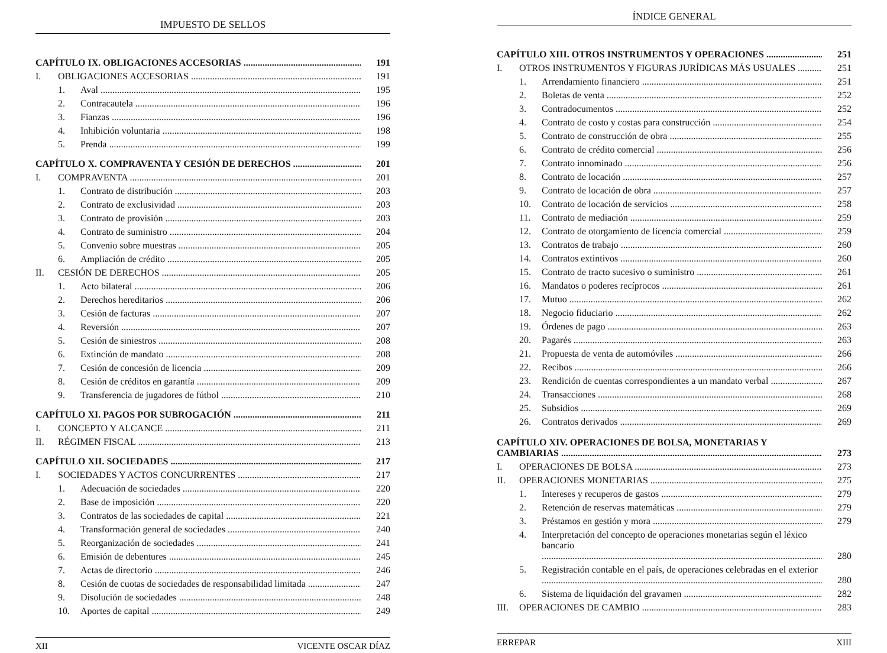IMPUESTO DE SELLOS
CAPÍTULO IX. OBLIGACIONES ACCESORIAS 191
I. OBLIGACIONES ACCESORIAS 191
1. Aval 195
2. Contracautela 196
3. Fianzas 196
4. Inhibición voluntaria 198
5. Prenda 199
CAPÍTULO X. COMPRAVENTA Y CESIÓN DE DERECHOS 201
I. COMPRAVENTA 201
1. Contrato de distribución 203
2. Contrato de exclusividad 203
3. Contrato de provisión 203
4. Contrato de suministro 204
5. Convenio sobre muestras 205
6. Ampliación de crédito 205
II. CESIÓN DE DERECHOS 205
1. Acto bilateral 206
2. Derechos hereditarios 206
3. Cesión de facturas 207
4. Reversión 207
5. Cesión de siniestros 208
6. Extinción de mandato 208
7. Cesión de concesión de licencia 209
8. Cesión de créditos en garantía 209
9. Transferencia de jugadores de fútbol 210
CAPÍTULO XI. PAGOS POR SUBROGACIÓN 211
I. CONCEPTO Y ALCANCE 211
II. RÉGIMEN FISCAL 213
CAPÍTULO XII. SOCIEDADES 217
I. SOCIEDADES Y ACTOS CONCURRENTES 217
1. Adecuación de sociedades 220
2. Base de imposición 220
3. Contratos de las sociedades de capital 221
4. Transformación general de sociedades 240
5. Reorganización de sociedades 241
6. Emisión de debentures 245
7. Actas de directorio 246
8. Cesión de cuotas de sociedades de responsabilidad limitada 247
9. Disolución de sociedades 248
10. Aportes de capital 249
XII VICENTE OSCAR DÍAZ
ÍNDICE GENERAL
CAPÍTULO XIII. OTROS INSTRUMENTOS Y OPERACIONES 251
I. OTROS INSTRUMENTOS Y FIGURAS JURÍDICAS MÁS USUALES 251
1. Arrendamiento financiero 251
2. Boletas de venta 252
3. Contradocumentos 252
4. Contrato de costo y costas para construcción 254
5. Contrato de construcción de obra 255
6. Contrato de crédito comercial 256
7. Contrato innominado 256
8. Contrato de locación 257
9. Contrato de locación de obra 257
10. Contrato de locación de servicios 258
11. Contrato de mediación 259
12. Contrato de otorgamiento de licencia comercial 259
13. Contratos de trabajo 260
14. Contratos extintivos 260
15. Contrato de tracto sucesivo o suministro 261
16. Mandatos o poderes recíprocos 261
17. Mutuo 262
18. Negocio fiduciario 262
19. Órdenes de pago 263
20. Pagarés 263
21. Propuesta de venta de automóviles 266
22. Recibos 266
23. Rendición de cuentas correspondientes a un mandato verbal 267
24. Transacciones 268
25. Subsidios 269
26. Contratos derivados 269
CAPÍTULO XIV. OPERACIONES DE BOLSA, MONETARIAS Y
CAMBIARIAS 273
I. OPERACIONES DE BOLSA 273
II. OPERACIONES MONETARIAS 275
1. Intereses y recuperos de gastos 279
2. Retención de reservas matemáticas 279
3. Préstamos en gestión y mora 279
4. Interpretación del concepto de operaciones monetarias según el léxico bancario
280
5. Registración contable en el país, de operaciones celebradas en el exterior
280
6. Sistema de liquidación del gravamen 282
III. OPERACIONES DE CAMBIO 283
ERREPAR XIII